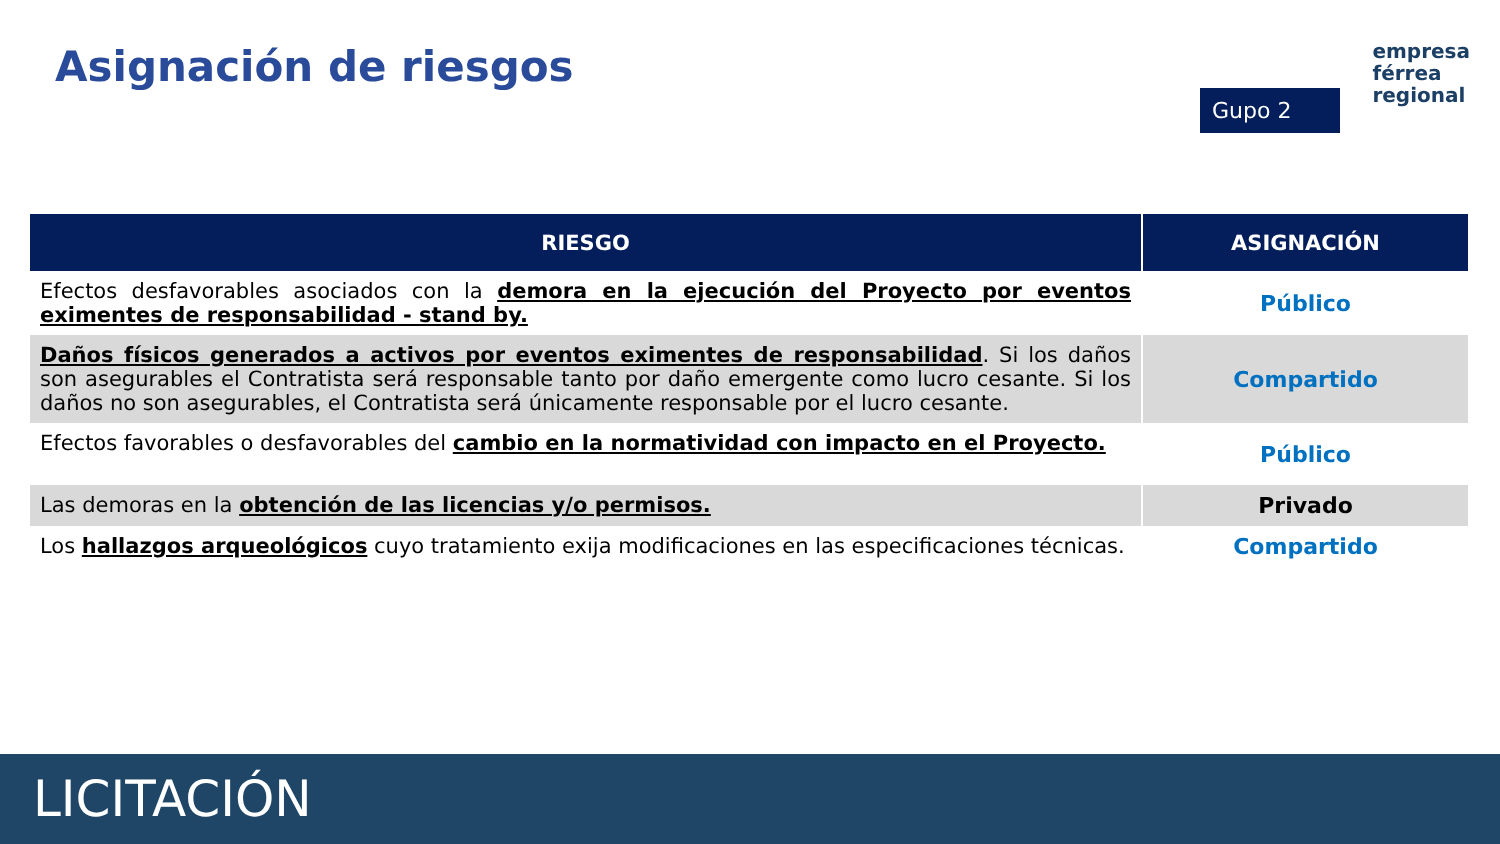Asignación de riesgos
empresa
férrea
regional
Gupo 2
| RIESGO | ASIGNACIÓN |
| --- | --- |
| Efectos desfavorables asociados con la demora en la ejecución del Proyecto por eventos eximentes de responsabilidad - stand by. | Público |
| Daños físicos generados a activos por eventos eximentes de responsabilidad . Si los daños son asegurables el Contratista será responsable tanto por daño emergente como lucro cesante. Si los daños no son asegurables, el Contratista será únicamente responsable por el lucro cesante. | Compartido |
| Efectos favorables o desfavorables del cambio en la normatividad con impacto en el Proyecto. | Público |
| Las demoras en la obtención de las licencias y/o permisos. | Privado |
| Los hallazgos arqueológicos cuyo tratamiento exija modificaciones en las especificaciones técnicas. | Compartido |
LICITACIÓN